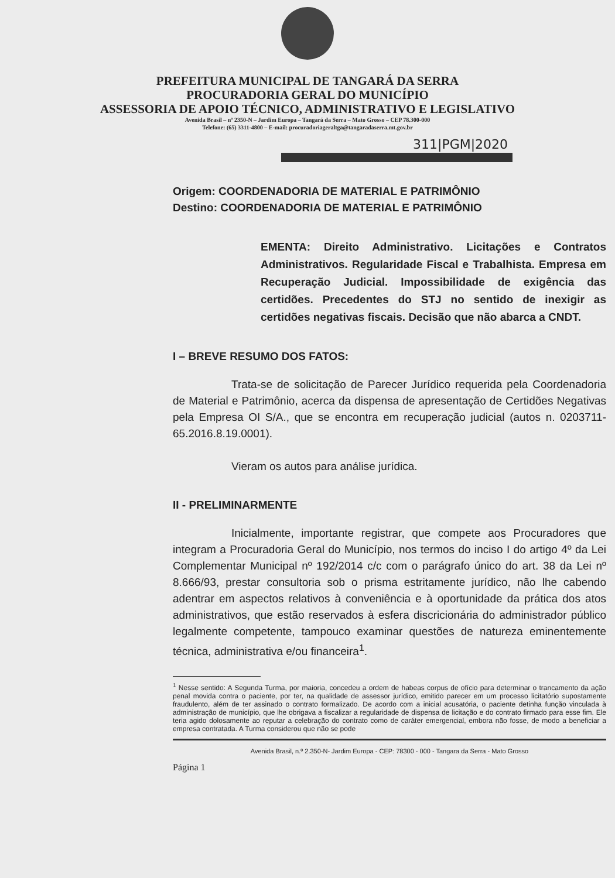PREFEITURA MUNICIPAL DE TANGARÁ DA SERRA
PROCURADORIA GERAL DO MUNICÍPIO
ASSESSORIA DE APOIO TÉCNICO, ADMINISTRATIVO E LEGISLATIVO
Avenida Brasil – nº 2350-N – Jardim Europa – Tangará da Serra – Mato Grosso – CEP 78.300-000
Telefone: (65) 3311-4800 – E-mail: procuradoriageraltga@tangaradaserra.mt.gov.br
311|PGM|2020
Origem: COORDENADORIA DE MATERIAL E PATRIMÔNIO
Destino: COORDENADORIA DE MATERIAL E PATRIMÔNIO
EMENTA: Direito Administrativo. Licitações e Contratos Administrativos. Regularidade Fiscal e Trabalhista. Empresa em Recuperação Judicial. Impossibilidade de exigência das certidões. Precedentes do STJ no sentido de inexigir as certidões negativas fiscais. Decisão que não abarca a CNDT.
I – BREVE RESUMO DOS FATOS:
Trata-se de solicitação de Parecer Jurídico requerida pela Coordenadoria de Material e Patrimônio, acerca da dispensa de apresentação de Certidões Negativas pela Empresa OI S/A., que se encontra em recuperação judicial (autos n. 0203711-65.2016.8.19.0001).
Vieram os autos para análise jurídica.
II - PRELIMINARMENTE
Inicialmente, importante registrar, que compete aos Procuradores que integram a Procuradoria Geral do Município, nos termos do inciso I do artigo 4º da Lei Complementar Municipal nº 192/2014 c/c com o parágrafo único do art. 38 da Lei nº 8.666/93, prestar consultoria sob o prisma estritamente jurídico, não lhe cabendo adentrar em aspectos relativos à conveniência e à oportunidade da prática dos atos administrativos, que estão reservados à esfera discricionária do administrador público legalmente competente, tampouco examinar questões de natureza eminentemente técnica, administrativa e/ou financeira<sup>1</sup>.
<sup>1</sup> Nesse sentido: A Segunda Turma, por maioria, concedeu a ordem de habeas corpus de ofício para determinar o trancamento da ação penal movida contra o paciente, por ter, na qualidade de assessor jurídico, emitido parecer em um processo licitatório supostamente fraudulento, além de ter assinado o contrato formalizado. De acordo com a inicial acusatória, o paciente detinha função vinculada à administração de município, que lhe obrigava a fiscalizar a regularidade de dispensa de licitação e do contrato firmado para esse fim. Ele teria agido dolosamente ao reputar a celebração do contrato como de caráter emergencial, embora não fosse, de modo a beneficiar a empresa contratada. A Turma considerou que não se pode
Avenida Brasil, n.º 2.350-N- Jardim Europa - CEP: 78300 - 000 - Tangara da Serra - Mato Grosso
Página 1